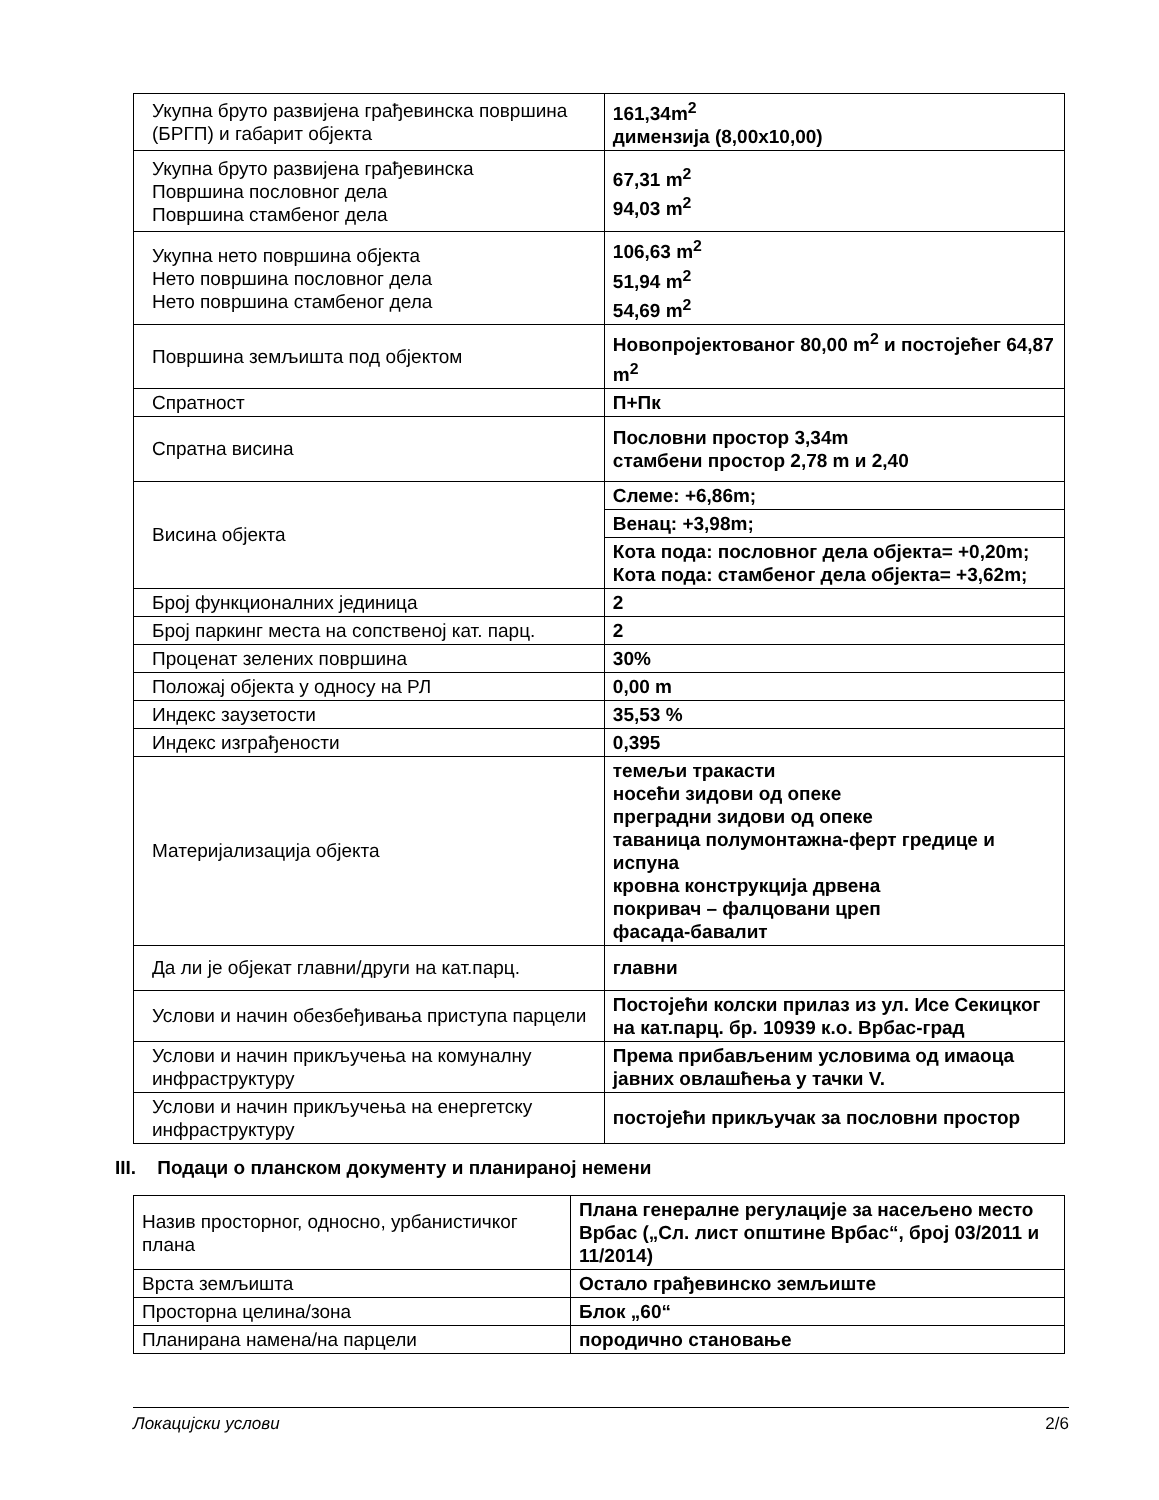| Укупна бруто развијена грађевинска површина (БРГП) и габарит објекта | 161,34m<sup>2</sup> димензија (8,00x10,00) |
| Укупна бруто развијена грађевинска Површина пословног дела Површина стамбеног дела | 67,31 m<sup>2</sup> 94,03 m<sup>2</sup> |
| Укупна нето површина објекта Нето површина пословног дела Нето површина стамбеног дела | 106,63 m<sup>2</sup> 51,94 m<sup>2</sup> 54,69 m<sup>2</sup> |
| Површина земљишта под објектом | Новопројектованог 80,00 m<sup>2</sup> и постојећег 64,87 m<sup>2</sup> |
| Спратност | П+Пк |
| Спратна висина | Пословни простор 3,34m стамбени простор 2,78 m и 2,40 |
| Висина објекта | Слеме: +6,86m; |
| | Венац: +3,98m; |
| | Кота пода: пословног дела објекта= +0,20m; Кота пода: стамбеног дела објекта= +3,62m; |
| Број функционалних јединица | 2 |
| Број паркинг места на сопственој кат. парц. | 2 |
| Проценат зелених површина | 30% |
| Положај објекта у односу на РЛ | 0,00 m |
| Индекс заузетости | 35,53 % |
| Индекс изграђености | 0,395 |
| Материјализација објекта | темељи тракасти носећи зидови од опеке преградни зидови од опеке таваница полумонтажна-ферт гредице и испуна кровна конструкција дрвена покривач – фалцовани цреп фасада-бавалит |
| Да ли је објекат главни/други на кат.парц. | главни |
| Услови и начин обезбеђивања приступа парцели | Постојећи колски прилаз из ул. Исе Секицког на кат.парц. бр. 10939 к.о. Врбас-град |
| Услови и начин прикључења на комуналну инфраструктуру | Према прибављеним условима од имаоца јавних овлашћења у тачки V. |
| Услови и начин прикључења на енергетску инфраструктуру | постојећи прикључак за пословни простор |
III. Подаци о планском документу и планираној немени
| Назив просторног, односно, урбанистичког плана | Плана генералне регулације за насељено место Врбас („Сл. лист општине Врбас“, број 03/2011 и 11/2014) |
| Врста земљишта | Остало грађевинско земљиште |
| Просторна целина/зона | Блок „60“ |
| Планирана намена/на парцели | породично становање |
Локацијски услови 2/6